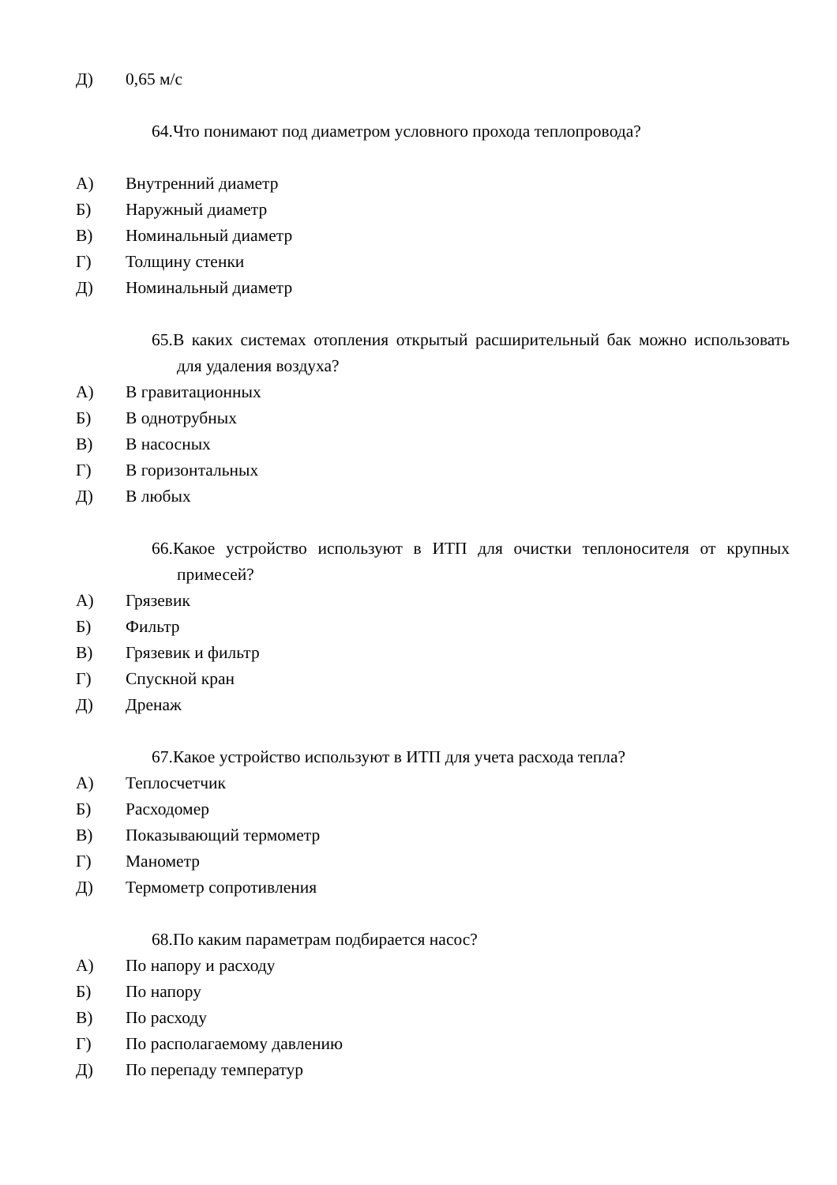Д) 0,65 м/с
64.Что понимают под диаметром условного прохода теплопровода?
А) Внутренний диаметр
Б) Наружный диаметр
В) Номинальный диаметр
Г) Толщину стенки
Д) Номинальный диаметр
65.В каких системах отопления открытый расширительный бак можно использовать для удаления воздуха?
А) В гравитационных
Б) В однотрубных
В) В насосных
Г) В горизонтальных
Д) В любых
66.Какое устройство используют в ИТП для очистки теплоносителя от крупных примесей?
А) Грязевик
Б) Фильтр
В) Грязевик и фильтр
Г) Спускной кран
Д) Дренаж
67.Какое устройство используют в ИТП для учета расхода тепла?
А) Теплосчетчик
Б) Расходомер
В) Показывающий термометр
Г) Манометр
Д) Термометр сопротивления
68.По каким параметрам подбирается насос?
А) По напору и расходу
Б) По напору
В) По расходу
Г) По располагаемому давлению
Д) По перепаду температур